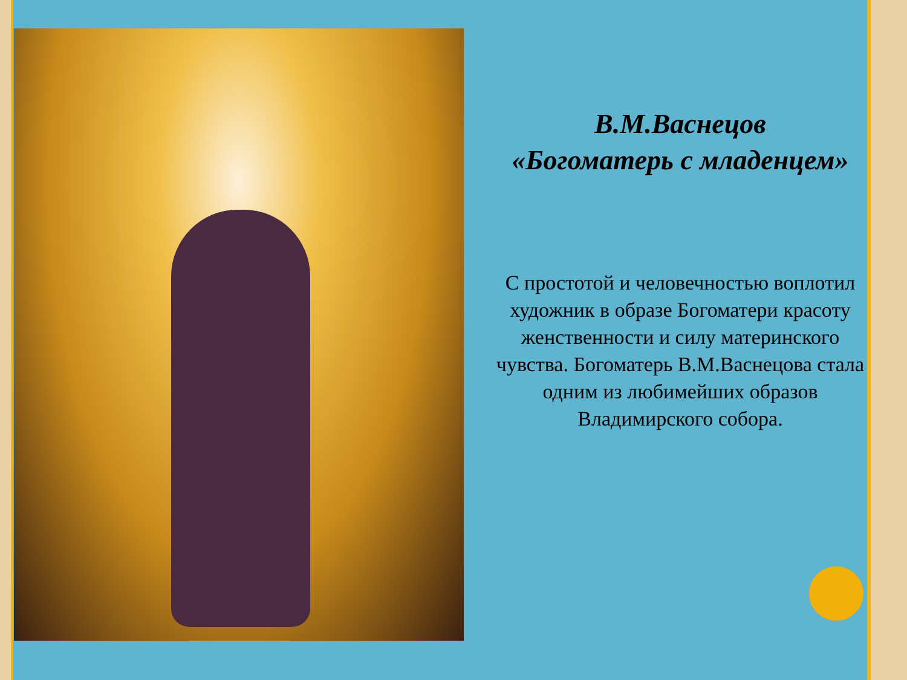В.М.Васнецов
«Богоматерь с младенцем»
С простотой и человечностью воплотил художник в образе Богоматери красоту женственности и силу материнского чувства. Богоматерь В.М.Васнецова стала одним из любимейших образов Владимирского собора.